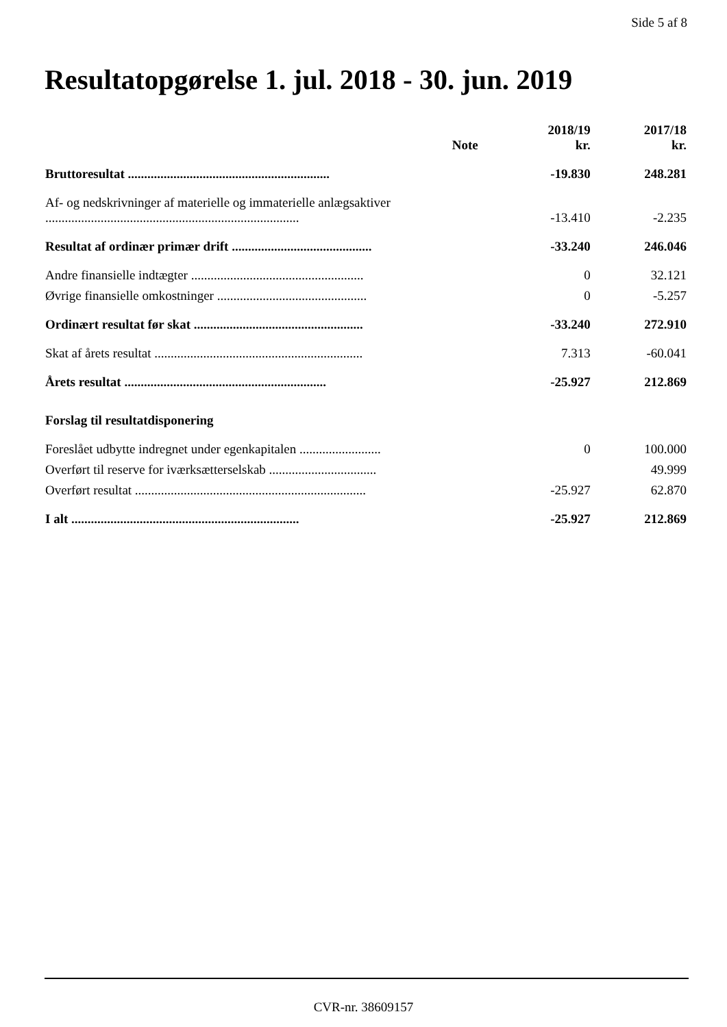Side 5 af 8
Resultatopgørelse 1. jul. 2018 - 30. jun. 2019
| | Note | 2018/19 kr. | 2017/18 kr. |
| --- | --- | --- | --- |
| Bruttoresultat .............................................................. | | -19.830 | 248.281 |
| Af- og nedskrivninger af materielle og immaterielle anlægsaktiver .............................................................................. | | -13.410 | -2.235 |
| Resultat af ordinær primær drift ........................................... | | -33.240 | 246.046 |
| Andre finansielle indtægter ..................................................... | | 0 | 32.121 |
| Øvrige finansielle omkostninger .............................................. | | 0 | -5.257 |
| Ordinært resultat før skat .................................................... | | -33.240 | 272.910 |
| Skat af årets resultat ................................................................ | | 7.313 | -60.041 |
| Årets resultat .............................................................. | | -25.927 | 212.869 |
| Forslag til resultatdisponering | | | |
| Foreslået udbytte indregnet under egenkapitalen ......................... | | 0 | 100.000 |
| Overført til reserve for iværksætterselskab ................................. | | | 49.999 |
| Overført resultat ....................................................................... | | -25.927 | 62.870 |
| I alt ...................................................................... | | -25.927 | 212.869 |
CVR-nr. 38609157